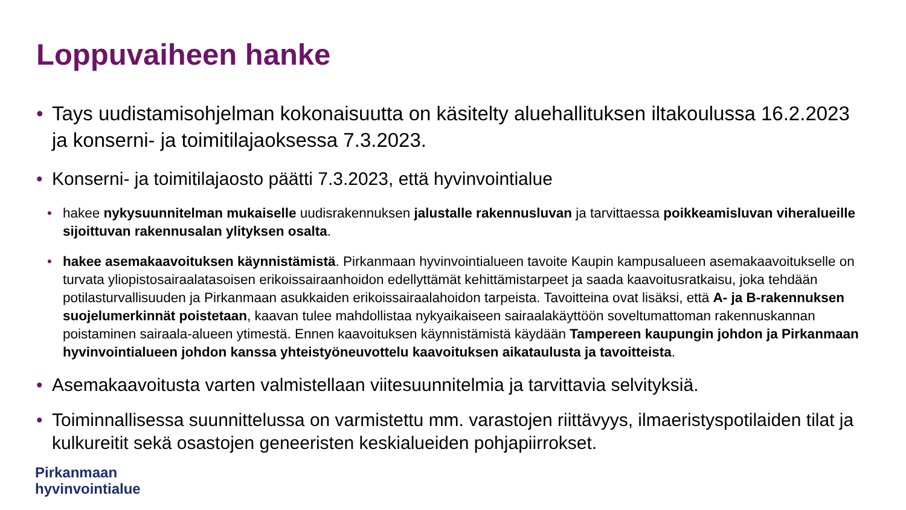Loppuvaiheen hanke
• Tays uudistamisohjelman kokonaisuutta on käsitelty aluehallituksen iltakoulussa 16.2.2023 ja konserni- ja toimitilajaoksessa 7.3.2023.
• Konserni- ja toimitilajaosto päätti 7.3.2023, että hyvinvointialue
• hakee nykysuunnitelman mukaiselle uudisrakennuksen jalustalle rakennusluvan ja tarvittaessa poikkeamisluvan viheralueille sijoittuvan rakennusalan ylityksen osalta.
• hakee asemakaavoituksen käynnistämistä. Pirkanmaan hyvinvointialueen tavoite Kaupin kampusalueen asemakaavoitukselle on turvata yliopistosairaalatasoisen erikoissairaanhoidon edellyttämät kehittämistarpeet ja saada kaavoitusratkaisu, joka tehdään potilasturvallisuuden ja Pirkanmaan asukkaiden erikoissairaalahoidon tarpeista. Tavoitteina ovat lisäksi, että A- ja B-rakennuksen suojelumerkinnät poistetaan, kaavan tulee mahdollistaa nykyaikaiseen sairaalakäyttöön soveltumattoman rakennuskannan poistaminen sairaala-alueen ytimestä. Ennen kaavoituksen käynnistämistä käydään Tampereen kaupungin johdon ja Pirkanmaan hyvinvointialueen johdon kanssa yhteistyöneuvottelu kaavoituksen aikataulusta ja tavoitteista.
• Asemakaavoitusta varten valmistellaan viitesuunnitelmia ja tarvittavia selvityksiä.
• Toiminnallisessa suunnittelussa on varmistettu mm. varastojen riittävyys, ilmaeristyspotilaiden tilat ja kulkureitit sekä osastojen geneeristen keskialueiden pohjapiirrokset.
Pirkanmaan
hyvinvointialue